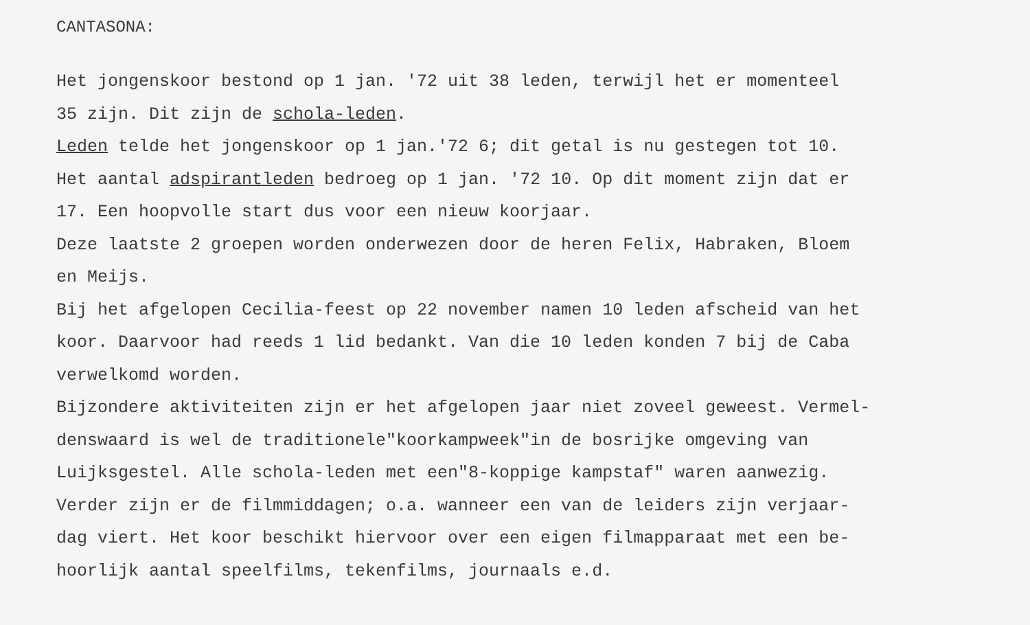CANTASONA:
Het jongenskoor bestond op 1 jan. '72 uit 38 leden, terwijl het er momenteel
35 zijn. Dit zijn de schola-leden.
Leden telde het jongenskoor op 1 jan.'72 6; dit getal is nu gestegen tot 10.
Het aantal adspirantleden bedroeg op 1 jan. '72 10. Op dit moment zijn dat er
17. Een hoopvolle start dus voor een nieuw koorjaar.
Deze laatste 2 groepen worden onderwezen door de heren Felix, Habraken, Bloem
en Meijs.
Bij het afgelopen Cecilia-feest op 22 november namen 10 leden afscheid van het
koor. Daarvoor had reeds 1 lid bedankt. Van die 10 leden konden 7 bij de Caba
verwelkomd worden.
Bijzondere aktiviteiten zijn er het afgelopen jaar niet zoveel geweest. Vermel-
denswaard is wel de traditionele"koorkampweek"in de bosrijke omgeving van
Luijksgestel. Alle schola-leden met een"8-koppige kampstaf" waren aanwezig.
Verder zijn er de filmmiddagen; o.a. wanneer een van de leiders zijn verjaar-
dag viert. Het koor beschikt hiervoor over een eigen filmapparaat met een be-
hoorlijk aantal speelfilms, tekenfilms, journaals e.d.